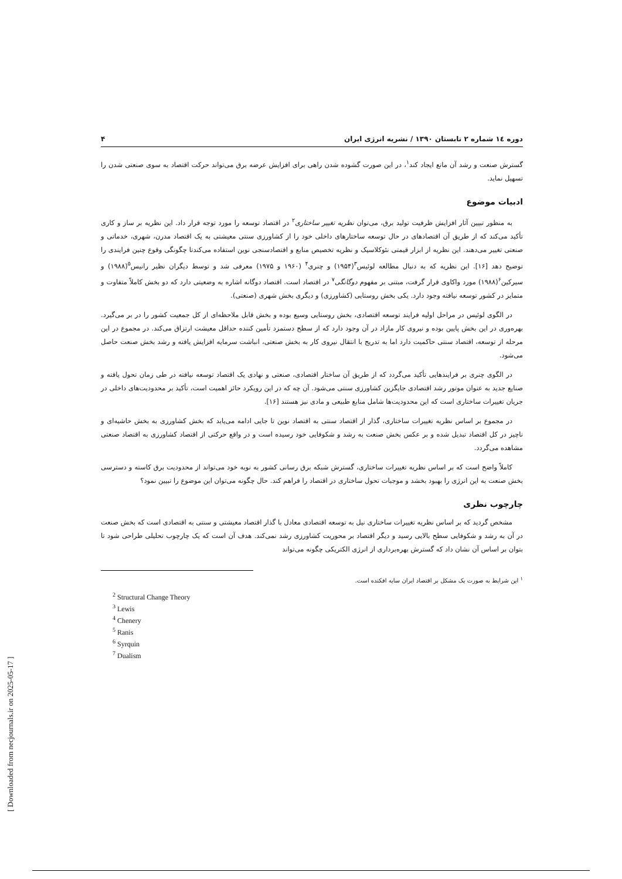دوره ۱٤ شماره ۲ تابستان ۱۳۹۰ / نشریه انرژی ایران ۴
گسترش صنعت و رشد آن مانع ایجاد کند<sup>۱</sup>، در این صورت گشوده شدن راهی برای افزایش عرضه برق می‌تواند حرکت اقتصاد به سوی صنعتی شدن را تسهیل نماید.
ادبیات موضوع
به منظور تبیین آثار افزایش ظرفیت تولید برق، می‌توان نظریه تغییر ساختاری<sup>۲</sup> در اقتصاد توسعه را مورد توجه قرار داد. این نظریه بر ساز و کاری تأکید می‌کند که از طریق آن اقتصادهای در حال توسعه ساختارهای داخلی خود را از کشاورزی سنتی معیشتی به یک اقتصاد مدرن، شهری، خدماتی و صنعتی تغییر می‌دهند. این نظریه از ابزار قیمتی نئوکلاسیک و نظریه تخصیص منابع و اقتصادسنجی نوین استفاده می‌کندتا چگونگی وقوع چنین فرایندی را توضیح دهد [۱۶]. این نظریه که به دنبال مطالعه لوئیس<sup>۳</sup>(۱۹۵۴) و چنری<sup>۴</sup> (۱۹۶۰ و ۱۹۷۵) معرفی شد و توسط دیگران نظیر رانیس<sup>۵</sup>(۱۹۸۸) و سیرکین<sup>۶</sup>(۱۹۸۸) مورد واکاوی قرار گرفت، مبتنی بر مفهوم دوگانگی<sup>۷</sup> در اقتصاد است. اقتصاد دوگانه اشاره به وضعیتی دارد که دو بخش کاملاً متفاوت و متمایز در کشور توسعه نیافته وجود دارد. یکی بخش روستایی (کشاورزی) و دیگری بخش شهری (صنعتی).
در الگوی لوئیس در مراحل اولیه فرایند توسعه اقتصادی، بخش روستایی وسیع بوده و بخش قابل ملاحظه‌ای از کل جمعیت کشور را در بر می‌گیرد. بهره‌وری در این بخش پایین بوده و نیروی کار مازاد در آن وجود دارد که از سطح دستمزد تأمین کننده حداقل معیشت ارتزاق می‌کند. در مجموع در این مرحله از توسعه، اقتصاد سنتی حاکمیت دارد اما به تدریج با انتقال نیروی کار به بخش صنعتی، انباشت سرمایه افزایش یافته و رشد بخش صنعت حاصل می‌شود.
در الگوی چنری بر فرایندهایی تأکید می‌گردد که از طریق آن ساختار اقتصادی، صنعتی و نهادی یک اقتصاد توسعه نیافته در طی زمان تحول یافته و صنایع جدید به عنوان موتور رشد اقتصادی جایگزین کشاورزی سنتی می‌شود. آن چه که در این رویکرد حائز اهمیت است، تأکید بر محدودیت‌های داخلی در جریان تغییرات ساختاری است که این محدودیت‌ها شامل منابع طبیعی و مادی نیز هستند [۱۶].
در مجموع بر اساس نظریه تغییرات ساختاری، گذار از اقتصاد سنتی به اقتصاد نوین تا جایی ادامه می‌یابد که بخش کشاورزی به بخش حاشیه‌ای و ناچیز در کل اقتصاد تبدیل شده و بر عکس بخش صنعت به رشد و شکوفایی خود رسیده است و در واقع حرکتی از اقتصاد کشاورزی به اقتصاد صنعتی مشاهده می‌گردد.
کاملاً واضح است که بر اساس نظریه تغییرات ساختاری، گسترش شبکه برق رسانی کشور به نوبه خود می‌تواند از محدودیت برق کاسته و دسترسی بخش صنعت به این انرژی را بهبود بخشد و موجبات تحول ساختاری در اقتصاد را فراهم کند. حال چگونه می‌توان این موضوع را تبیین نمود؟
چارچوب نظری
مشخص گردید که بر اساس نظریه تغییرات ساختاری نیل به توسعه اقتصادی معادل با گذار اقتصاد معیشتی و سنتی به اقتصادی است که بخش صنعت در آن به رشد و شکوفایی سطح بالایی رسید و دیگر اقتصاد بر محوریت کشاورزی رشد نمی‌کند. هدف آن است که یک چارچوب تحلیلی طراحی شود تا بتوان بر اساس آن نشان داد که گسترش بهره‌برداری از انرژی الکتریکی چگونه می‌تواند
<sup>۱</sup> این شرایط به صورت یک مشکل بر اقتصاد ایران سایه افکنده است.
<sup>2</sup> Structural Change Theory
<sup>3</sup> Lewis
<sup>4</sup> Chenery
<sup>5</sup> Ranis
<sup>6</sup> Syrquin
<sup>7</sup> Dualism
[ Downloaded from necjournals.ir on 2025-05-17 ]